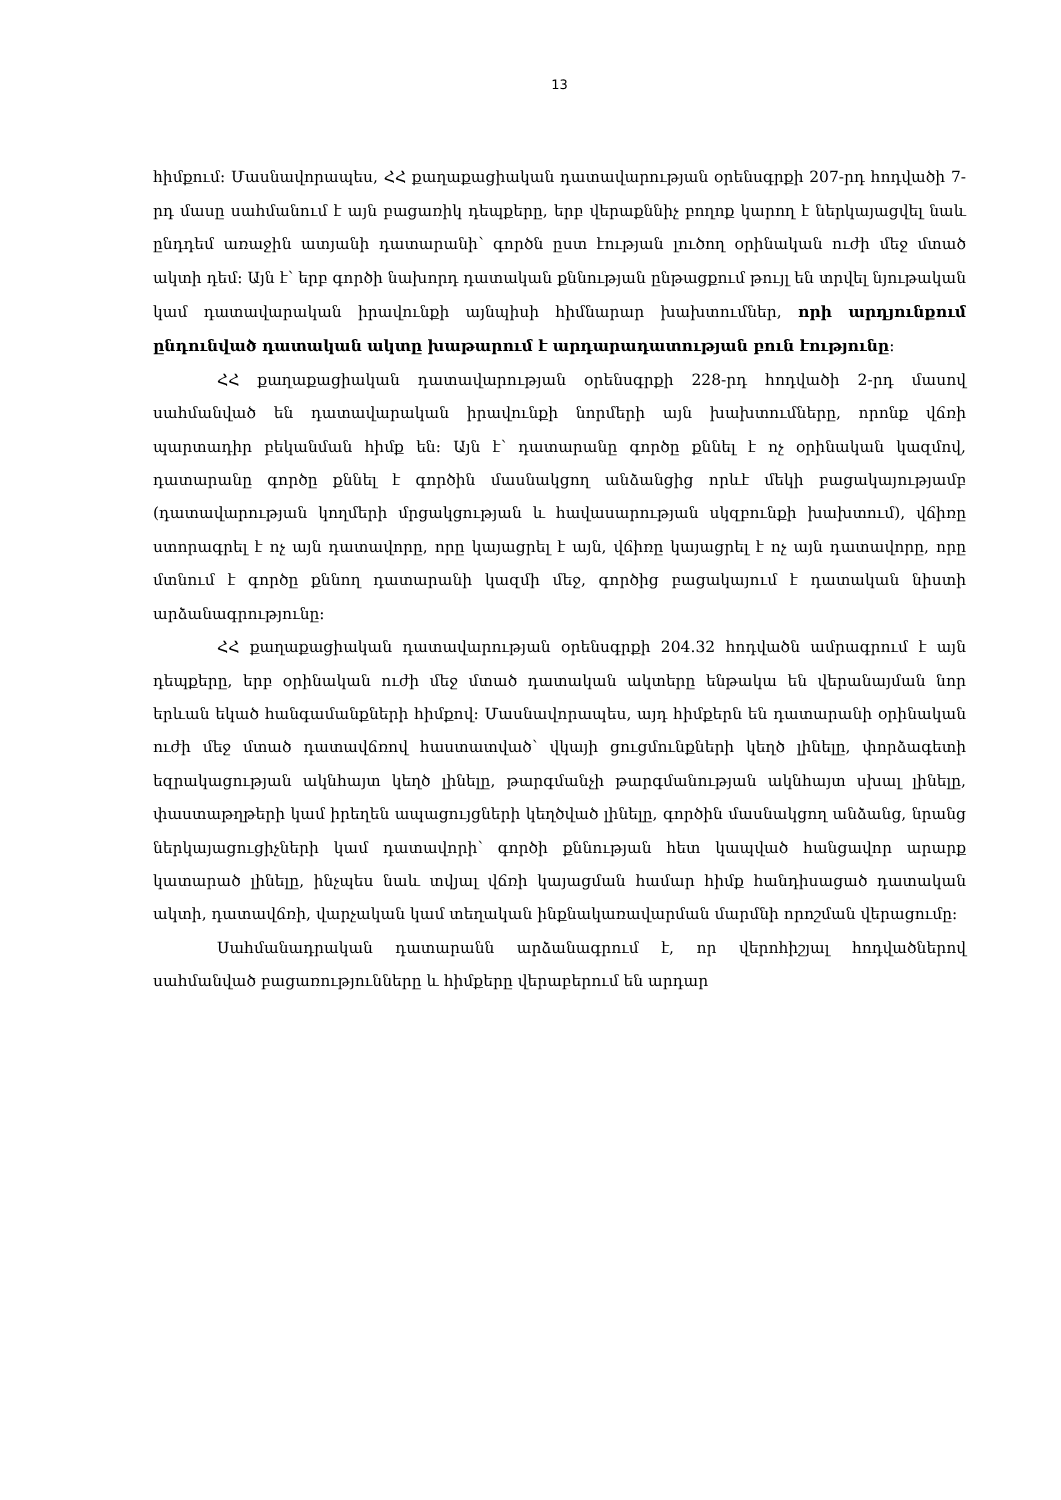13
հիմքում։ Մասնավորապես, ՀՀ քաղաքացիական դատավարության օրենսգրքի 207-րդ հոդվածի 7-րդ մասը սահմանում է այն բացառիկ դեպքերը, երբ վերաքննիչ բողոք կարող է ներկայացվել նաև ընդդեմ առաջին ատյանի դատարանի՝ գործն ըստ էության լուծող օրինական ուժի մեջ մտած ակտի դեմ։ Այն է՝ երբ գործի նախորդ դատական քննության ընթացքում թույլ են տրվել նյութական կամ դատավարական իրավունքի այնպիսի հիմնարար խախտումներ, որի արդյունքում ընդունված դատական ակտը խաթարում է արդարադատության բուն էությունը։
ՀՀ քաղաքացիական դատավարության օրենսգրքի 228-րդ հոդվածի 2-րդ մասով սահմանված են դատավարական իրավունքի նորմերի այն խախտումները, որոնք վճռի պարտադիր բեկանման հիմք են։ Այն է՝ դատարանը գործը քննել է ոչ օրինական կազմով, դատարանը գործը քննել է գործին մասնակցող անձանցից որևէ մեկի բացակայությամբ (դատավարության կողմերի մրցակցության և հավասարության սկզբունքի խախտում), վճիռը ստորագրել է ոչ այն դատավորը, որը կայացրել է այն, վճիռը կայացրել է ոչ այն դատավորը, որը մտնում է գործը քննող դատարանի կազմի մեջ, գործից բացակայում է դատական նիստի արձանագրությունը։
ՀՀ քաղաքացիական դատավարության օրենսգրքի 204.32 հոդվածն ամրագրում է այն դեպքերը, երբ օրինական ուժի մեջ մտած դատական ակտերը ենթակա են վերանայման նոր երևան եկած հանգամանքների հիմքով։ Մասնավորապես, այդ հիմքերն են դատարանի օրինական ուժի մեջ մտած դատավճռով հաստատված՝ վկայի ցուցմունքների կեղծ լինելը, փորձագետի եզրակացության ակնհայտ կեղծ լինելը, թարգմանչի թարգմանության ակնհայտ սխալ լինելը, փաստաթղթերի կամ իրեղեն ապացույցների կեղծված լինելը, գործին մասնակցող անձանց, նրանց ներկայացուցիչների կամ դատավորի՝ գործի քննության հետ կապված հանցավոր արարք կատարած լինելը, ինչպես նաև տվյալ վճռի կայացման համար հիմք հանդիսացած դատական ակտի, դատավճռի, վարչական կամ տեղական ինքնակառավարման մարմնի որոշման վերացումը։
Սահմանադրական դատարանն արձանագրում է, որ վերոհիշյալ հոդվածներով սահմանված բացառությունները և հիմքերը վերաբերում են արդար